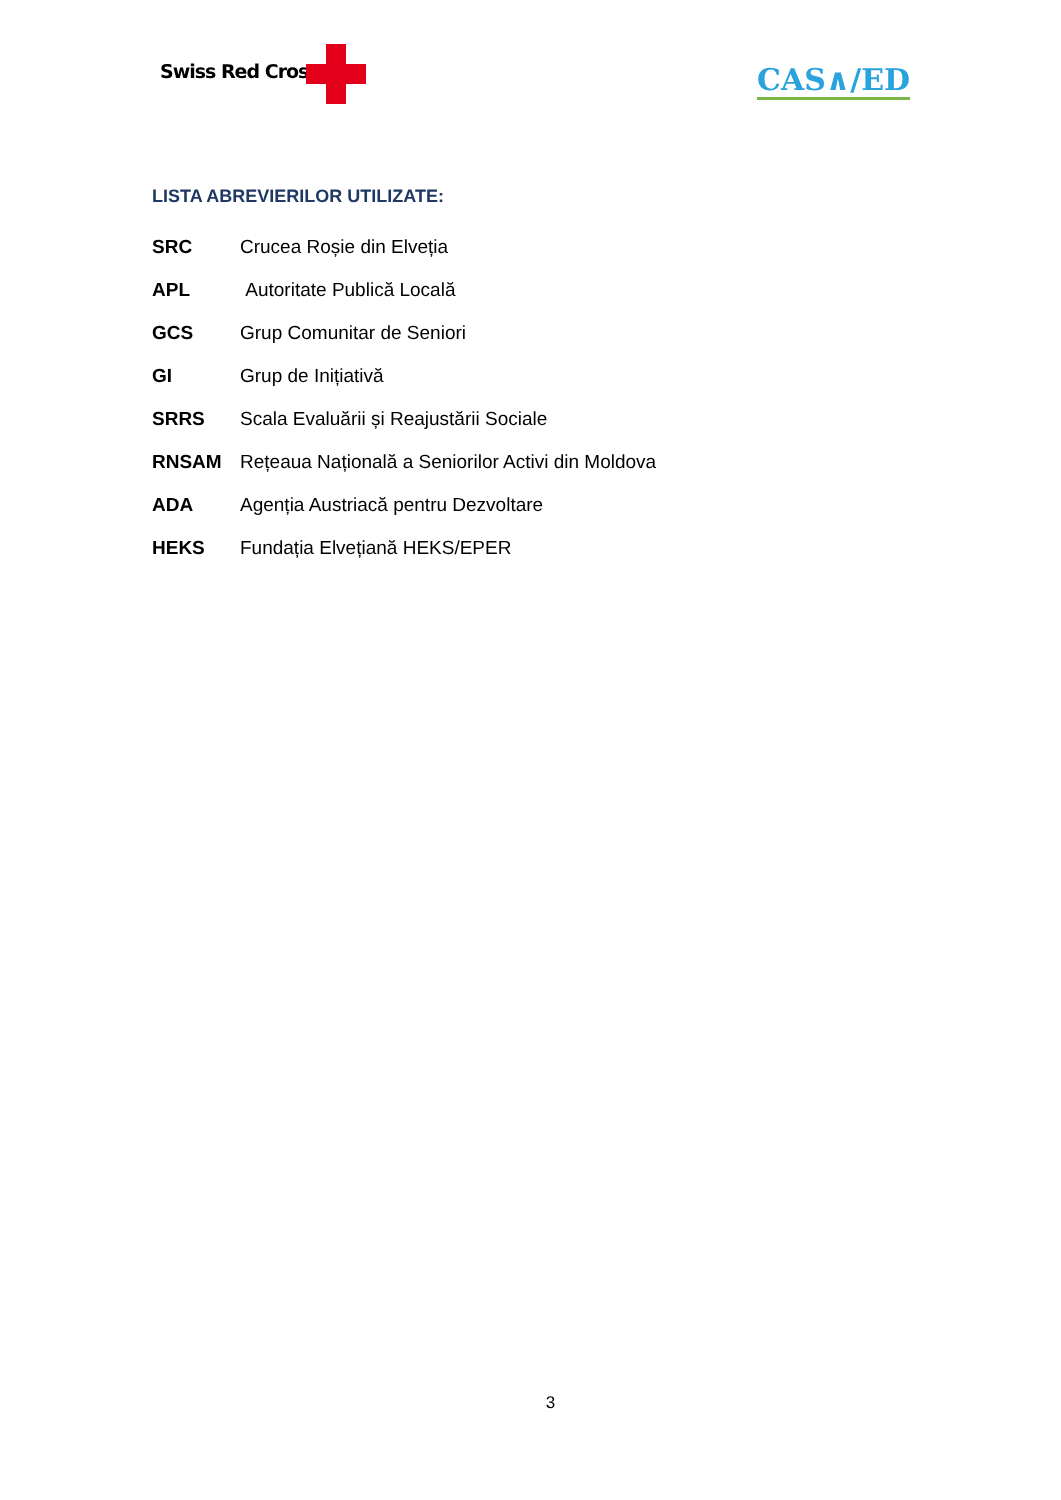Swiss Red Cross CAS∧∕ED
LISTA ABREVIERILOR UTILIZATE:
SRC Crucea Roșie din Elveția
APL Autoritate Publică Locală
GCS Grup Comunitar de Seniori
GI Grup de Inițiativă
SRRS Scala Evaluării și Reajustării Sociale
RNSAM Rețeaua Națională a Seniorilor Activi din Moldova
ADA Agenția Austriacă pentru Dezvoltare
HEKS Fundația Elvețiană HEKS/EPER
3